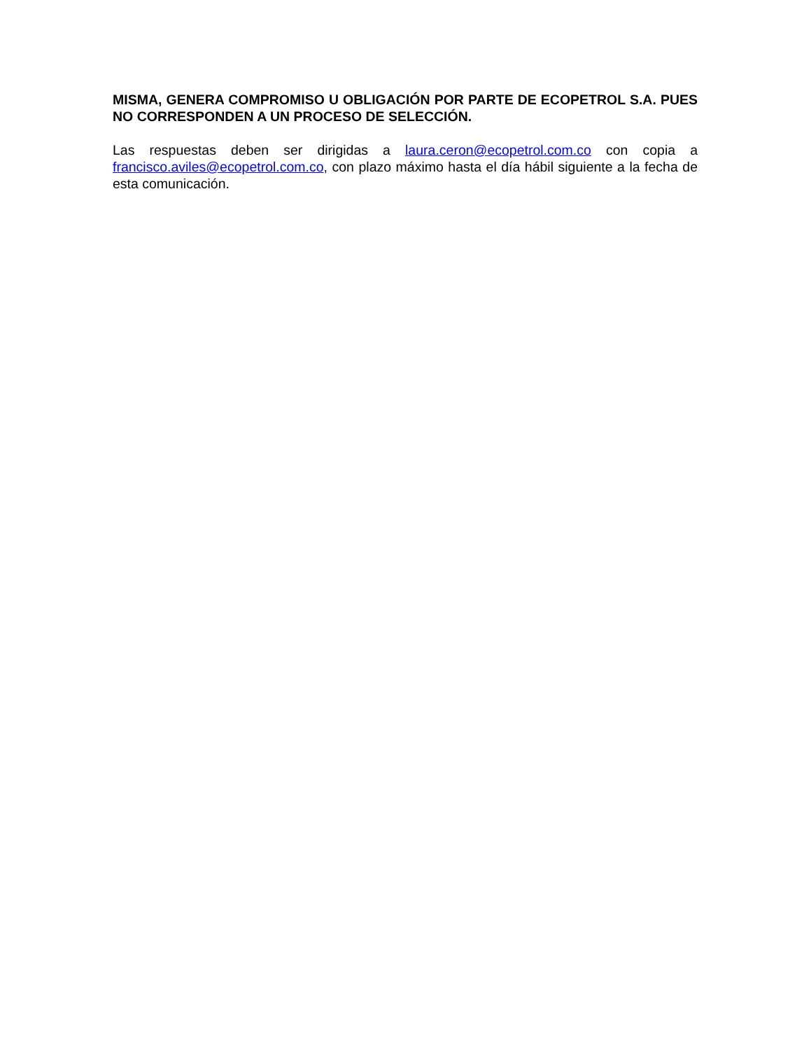MISMA, GENERA COMPROMISO U OBLIGACIÓN POR PARTE DE ECOPETROL S.A. PUES NO CORRESPONDEN A UN PROCESO DE SELECCIÓN.
Las respuestas deben ser dirigidas a laura.ceron@ecopetrol.com.co con copia a francisco.aviles@ecopetrol.com.co, con plazo máximo hasta el día hábil siguiente a la fecha de esta comunicación.